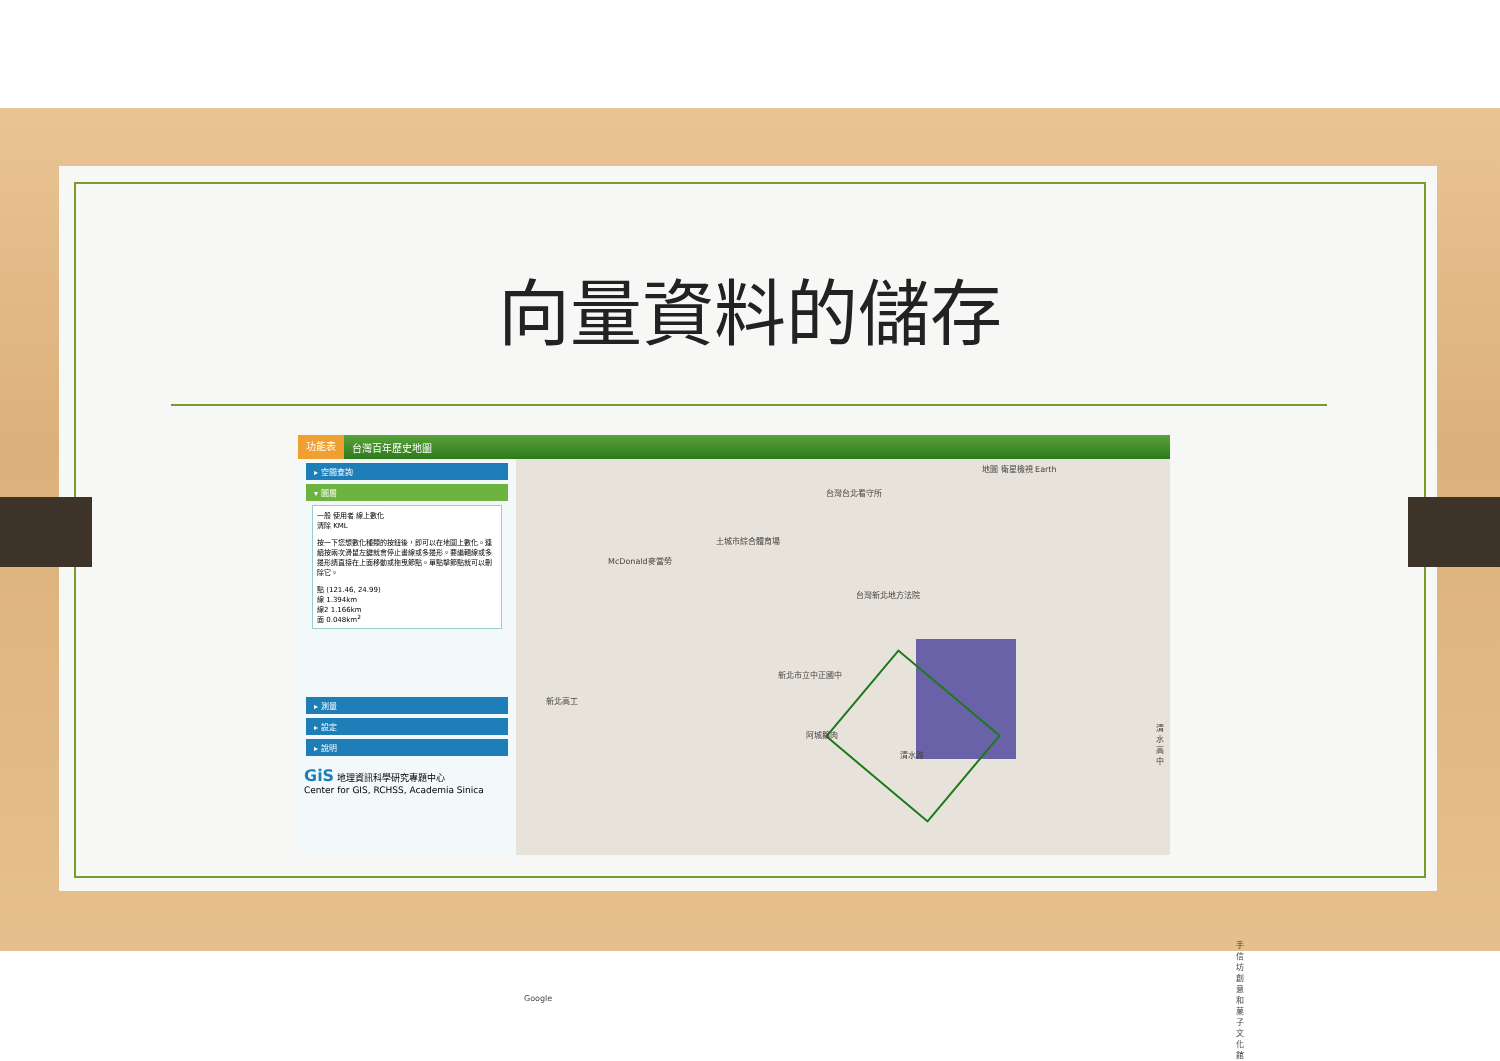向量資料的儲存
功能表 台灣百年歷史地圖
▸ 空間查詢
▾ 圖層
一般 使用者 線上數化
清除 KML
按一下您想數化種類的按鈕後，即可以在地圖上數化。連續按兩次滑鼠左鍵就會停止畫線或多邊形。要編輯線或多邊形請直接在上面移動或拖曳節點。單點擊節點就可以刪除它。
點 (121.46, 24.99)
線 1.394km
線2 1.166km
面 0.048km<sup>2</sup>
▸ 測量
▸ 設定
▸ 說明
GiS 地理資訊科學研究專題中心
Center for GIS, RCHSS, Academia Sinica
地圖 衛星檢視 Earth
台灣台北看守所
土城市綜合體育場
McDonald麥當勞
台灣新北地方法院
新北市立中正國中
新北高工
阿城鵝肉
清水高中
清水路
手信坊創意和菓子文化館
Google